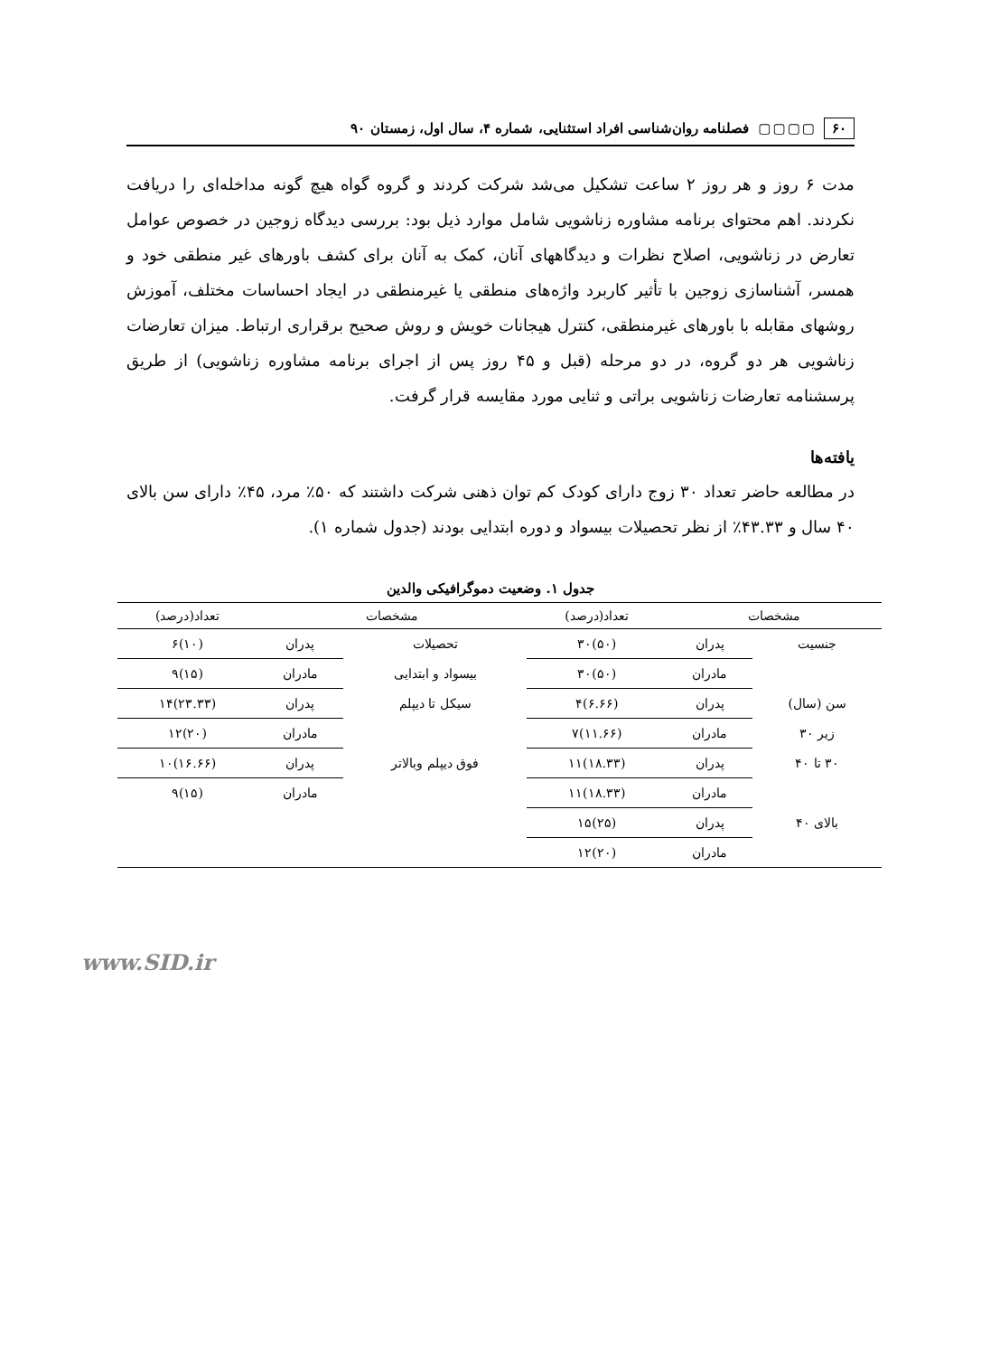۶۰ ▢▢▢▢ فصلنامه روان‌شناسی افراد استثنایی، شماره ۴، سال اول، زمستان ۹۰
مدت ۶ روز و هر روز ۲ ساعت تشکیل می‌شد شرکت کردند و گروه گواه هیچ گونه مداخله‌ای را دریافت نکردند. اهم محتوای برنامه مشاوره زناشویی شامل موارد ذیل بود: بررسی دیدگاه زوجین در خصوص عوامل تعارض در زناشویی، اصلاح نظرات و دیدگاههای آنان، کمک به آنان برای کشف باورهای غیر منطقی خود و همسر، آشناسازی زوجین با تأثیر کاربرد واژه‌های منطقی یا غیرمنطقی در ایجاد احساسات مختلف، آموزش روشهای مقابله با باورهای غیرمنطقی، کنترل هیجانات خویش و روش صحیح برقراری ارتباط. میزان تعارضات زناشویی هر دو گروه، در دو مرحله (قبل و ۴۵ روز پس از اجرای برنامه مشاوره زناشویی) از طریق پرسشنامه تعارضات زناشویی براتی و ثنایی مورد مقایسه قرار گرفت.
یافته‌ها
در مطالعه حاضر تعداد ۳۰ زوج دارای کودک کم توان ذهنی شرکت داشتند که ۵۰٪ مرد، ۴۵٪ دارای سن بالای ۴۰ سال و ۴۳.۳۳٪ از نظر تحصیلات بیسواد و دوره ابتدایی بودند (جدول شماره ۱).
جدول ۱. وضعیت دموگرافیکی والدین
| مشخصات | | تعداد(درصد) | مشخصات | | تعداد(درصد) |
| --- | --- | --- | --- | --- | --- |
| جنسیت | پدران | (۵۰)۳۰ | تحصیلات | پدران | (۱۰)۶ |
| | مادران | (۵۰)۳۰ | بیسواد و ابتدایی | مادران | (۱۵)۹ |
| سن (سال) | پدران | (۶.۶۶)۴ | سیکل تا دیپلم | پدران | (۲۳.۳۳)۱۴ |
| زیر ۳۰ | مادران | (۱۱.۶۶)۷ | | مادران | (۲۰)۱۲ |
| ۳۰ تا ۴۰ | پدران | (۱۸.۳۳)۱۱ | فوق دیپلم وبالاتر | پدران | (۱۶.۶۶)۱۰ |
| | مادران | (۱۸.۳۳)۱۱ | | مادران | (۱۵)۹ |
| بالای ۴۰ | پدران | (۲۵)۱۵ | | | |
| | مادران | (۲۰)۱۲ | | | |
www.SID.ir